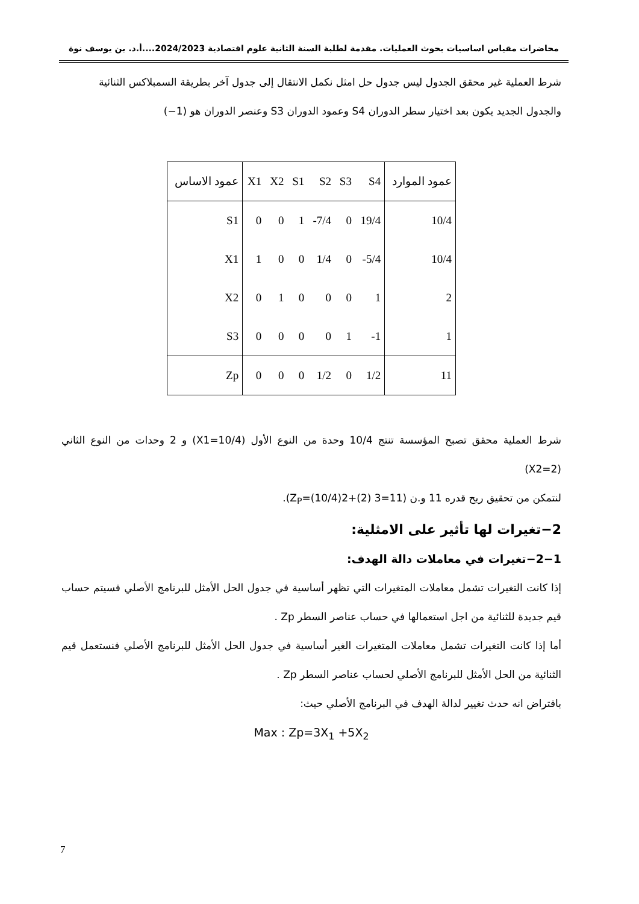محاضرات مقياس اساسيات بحوث العمليات. مقدمة لطلبة السنة الثانية علوم اقتصادية 2024/2023....أ.د. بن يوسف نوة
شرط العملية غير محقق الجدول ليس جدول حل امثل نكمل الانتقال إلى جدول آخر بطريقة السمبلاكس الثنائية
والجدول الجديد يكون بعد اختيار سطر الدوران S4 وعمود الدوران S3 وعنصر الدوران هو (1−)
| عمود الاساس | X1 | X2 | S1 | S2 | S3 | S4 | عمود الموارد |
| --- | --- | --- | --- | --- | --- | --- | --- |
| S1 | 0 | 0 | 1 | -7/4 | 0 | 19/4 | 10/4 |
| X1 | 1 | 0 | 0 | 1/4 | 0 | -5/4 | 10/4 |
| X2 | 0 | 1 | 0 | 0 | 0 | 1 | 2 |
| S3 | 0 | 0 | 0 | 0 | 1 | -1 | 1 |
| Zp | 0 | 0 | 0 | 1/2 | 0 | 1/2 | 11 |
شرط العملية محقق تصبح المؤسسة تنتج 10/4 وحدة من النوع الأول (X1=10/4) و 2 وحدات من النوع الثاني (X2=2)
لنتمكن من تحقيق ربح قدره 11 و.ن (Z<sub>P</sub>=(10/4)2+(2) 3=11).
2−تغيرات لها تأثير على الامثلية:
2−1−تغيرات في معاملات دالة الهدف:
إذا كانت التغيرات تشمل معاملات المتغيرات التي تظهر أساسية في جدول الحل الأمثل للبرنامج الأصلي فسيتم حساب قيم جديدة للثنائية من اجل استعمالها في حساب عناصر السطر Zp .
أما إذا كانت التغيرات تشمل معاملات المتغيرات الغير أساسية في جدول الحل الأمثل للبرنامج الأصلي فنستعمل قيم الثنائية من الحل الأمثل للبرنامج الأصلي لحساب عناصر السطر Zp .
بافتراض انه حدث تغيير لدالة الهدف في البرنامج الأصلي حيث:
Max : Zp=3X<sub>1</sub> +5X<sub>2</sub>
7